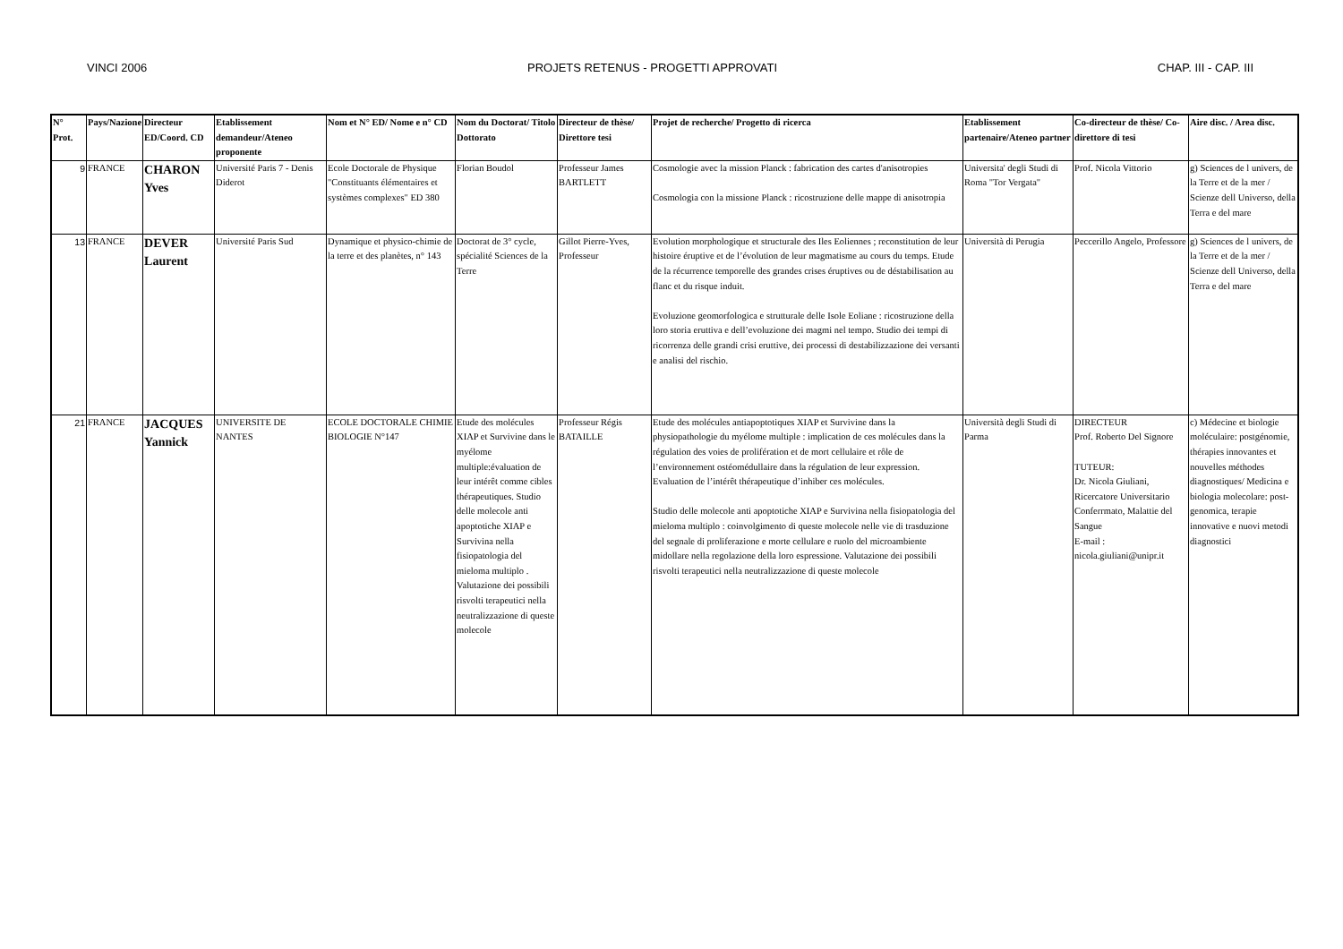VINCI 2006 PROJETS RETENUS - PROGETTI APPROVATI CHAP. III - CAP. III
| N° Prot. | Pays/Nazione | Directeur ED/Coord. CD | Etablissement demandeur/Ateneo proponente | Nom et N° ED/ Nome e n° CD | Nom du Doctorat/ Titolo Dottorato | Directeur de thèse/ Direttore tesi | Projet de recherche/ Progetto di ricerca | Etablissement partenaire/Ateneo partner | Co-directeur de thèse/ Co-direttore di tesi | Aire disc. / Area disc. |
| --- | --- | --- | --- | --- | --- | --- | --- | --- | --- | --- |
| 9 | FRANCE | CHARON Yves | Université Paris 7 - Denis Diderot | Ecole Doctorale de Physique "Constituants élémentaires et systèmes complexes" ED 380 | Florian Boudol | Professeur James BARTLETT | Cosmologie avec la mission Planck : fabrication des cartes d'anisotropies Cosmologia con la missione Planck : ricostruzione delle mappe di anisotropia | Universita' degli Studi di Roma "Tor Vergata" | Prof. Nicola Vittorio | g) Sciences de l univers, de la Terre et de la mer / Scienze dell Universo, della Terra e del mare |
| 13 | FRANCE | DEVER Laurent | Université Paris Sud | Dynamique et physico-chimie de la terre et des planètes, n° 143 | Doctorat de 3° cycle, spécialité Sciences de la Terre | Gillot Pierre-Yves, Professeur | Evolution morphologique et structurale des Iles Eoliennes ; reconstitution de leur histoire éruptive et de l’évolution de leur magmatisme au cours du temps. Etude de la récurrence temporelle des grandes crises éruptives ou de déstabilisation au flanc et du risque induit. Evoluzione geomorfologica e strutturale delle Isole Eoliane : ricostruzione della loro storia eruttiva e dell’evoluzione dei magmi nel tempo. Studio dei tempi di ricorrenza delle grandi crisi eruttive, dei processi di destabilizzazione dei versanti e analisi del rischio. | Università di Perugia | Peccerillo Angelo, Professore | g) Sciences de l univers, de la Terre et de la mer / Scienze dell Universo, della Terra e del mare |
| 21 | FRANCE | JACQUES Yannick | UNIVERSITE DE NANTES | ECOLE DOCTORALE CHIMIE BIOLOGIE N°147 | Etude des molécules XIAP et Survivine dans le myélome multiple:évaluation de leur intérêt comme cibles thérapeutiques. Studio delle molecole anti apoptotiche XIAP e Survivina nella fisiopatologia del mieloma multiplo . Valutazione dei possibili risvolti terapeutici nella neutralizzazione di queste molecole | Professeur Régis BATAILLE | Etude des molécules antiapoptotiques XIAP et Survivine dans la physiopathologie du myélome multiple : implication de ces molécules dans la régulation des voies de prolifération et de mort cellulaire et rôle de l’environnement ostéomédullaire dans la régulation de leur expression. Evaluation de l’intérêt thérapeutique d’inhiber ces molécules. Studio delle molecole anti apoptotiche XIAP e Survivina nella fisiopatologia del mieloma multiplo : coinvolgimento di queste molecole nelle vie di trasduzione del segnale di proliferazione e morte cellulare e ruolo del microambiente midollare nella regolazione della loro espressione. Valutazione dei possibili risvolti terapeutici nella neutralizzazione di queste molecole | Università degli Studi di Parma | DIRECTEUR Prof. Roberto Del Signore TUTEUR: Dr. Nicola Giuliani, Ricercatore Universitario Conferrmato, Malattie del Sangue E-mail : nicola.giuliani@unipr.it | c) Médecine et biologie moléculaire: postgénomie, thérapies innovantes et nouvelles méthodes diagnostiques/ Medicina e biologia molecolare: post-genomica, terapie innovative e nuovi metodi diagnostici |